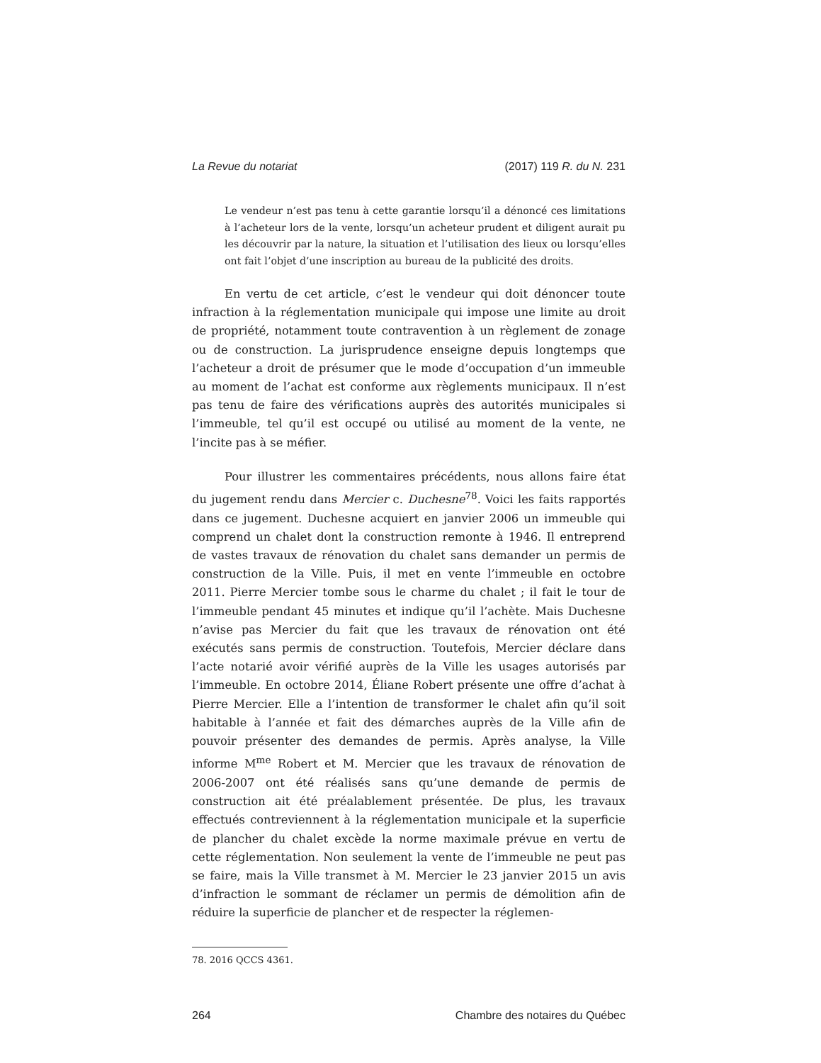La Revue du notariat (2017) 119 R. du N. 231
Le vendeur n’est pas tenu à cette garantie lorsqu’il a dénoncé ces limitations à l’acheteur lors de la vente, lorsqu’un acheteur prudent et diligent aurait pu les découvrir par la nature, la situation et l’utilisation des lieux ou lorsqu’elles ont fait l’objet d’une inscription au bureau de la publicité des droits.
En vertu de cet article, c’est le vendeur qui doit dénoncer toute infraction à la réglementation municipale qui impose une limite au droit de propriété, notamment toute contravention à un règlement de zonage ou de construction. La jurisprudence enseigne depuis longtemps que l’acheteur a droit de présumer que le mode d’occupation d’un immeuble au moment de l’achat est conforme aux règlements municipaux. Il n’est pas tenu de faire des vérifications auprès des autorités municipales si l’immeuble, tel qu’il est occupé ou utilisé au moment de la vente, ne l’incite pas à se méfier.
Pour illustrer les commentaires précédents, nous allons faire état du jugement rendu dans Mercier c. Duchesne<sup>78</sup>. Voici les faits rapportés dans ce jugement. Duchesne acquiert en janvier 2006 un immeuble qui comprend un chalet dont la construction remonte à 1946. Il entreprend de vastes travaux de rénovation du chalet sans demander un permis de construction de la Ville. Puis, il met en vente l’immeuble en octobre 2011. Pierre Mercier tombe sous le charme du chalet ; il fait le tour de l’immeuble pendant 45 minutes et indique qu’il l’achète. Mais Duchesne n’avise pas Mercier du fait que les travaux de rénovation ont été exécutés sans permis de construction. Toutefois, Mercier déclare dans l’acte notarié avoir vérifié auprès de la Ville les usages autorisés par l’immeuble. En octobre 2014, Éliane Robert présente une offre d’achat à Pierre Mercier. Elle a l’intention de transformer le chalet afin qu’il soit habitable à l’année et fait des démarches auprès de la Ville afin de pouvoir présenter des demandes de permis. Après analyse, la Ville informe M<sup>me</sup> Robert et M. Mercier que les travaux de rénovation de 2006-2007 ont été réalisés sans qu’une demande de permis de construction ait été préalablement présentée. De plus, les travaux effectués contreviennent à la réglementation municipale et la superficie de plancher du chalet excède la norme maximale prévue en vertu de cette réglementation. Non seulement la vente de l’immeuble ne peut pas se faire, mais la Ville transmet à M. Mercier le 23 janvier 2015 un avis d’infraction le sommant de réclamer un permis de démolition afin de réduire la superficie de plancher et de respecter la réglemen-
78. 2016 QCCS 4361.
264 Chambre des notaires du Québec